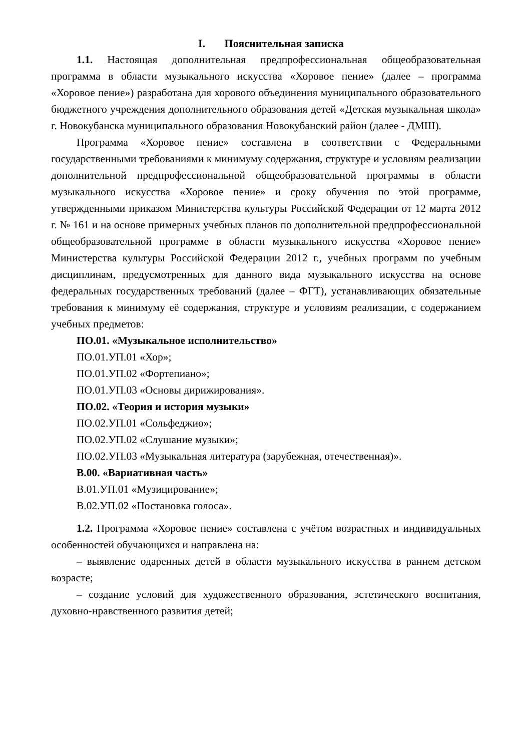I. Пояснительная записка
1.1. Настоящая дополнительная предпрофессиональная общеобразовательная программа в области музыкального искусства «Хоровое пение» (далее – программа «Хоровое пение») разработана для хорового объединения муниципального образовательного бюджетного учреждения дополнительного образования детей «Детская музыкальная школа» г. Новокубанска муниципального образования Новокубанский район (далее - ДМШ).
Программа «Хоровое пение» составлена в соответствии с Федеральными государственными требованиями к минимуму содержания, структуре и условиям реализации дополнительной предпрофессиональной общеобразовательной программы в области музыкального искусства «Хоровое пение» и сроку обучения по этой программе, утвержденными приказом Министерства культуры Российской Федерации от 12 марта 2012 г. № 161 и на основе примерных учебных планов по дополнительной предпрофессиональной общеобразовательной программе в области музыкального искусства «Хоровое пение» Министерства культуры Российской Федерации 2012 г., учебных программ по учебным дисциплинам, предусмотренных для данного вида музыкального искусства на основе федеральных государственных требований (далее – ФГТ), устанавливающих обязательные требования к минимуму её содержания, структуре и условиям реализации, с содержанием учебных предметов:
ПО.01. «Музыкальное исполнительство»
ПО.01.УП.01 «Хор»;
ПО.01.УП.02 «Фортепиано»;
ПО.01.УП.03 «Основы дирижирования».
ПО.02. «Теория и история музыки»
ПО.02.УП.01 «Сольфеджио»;
ПО.02.УП.02 «Слушание музыки»;
ПО.02.УП.03 «Музыкальная литература (зарубежная, отечественная)».
В.00. «Вариативная часть»
В.01.УП.01 «Музицирование»;
В.02.УП.02 «Постановка голоса».
1.2. Программа «Хоровое пение» составлена с учётом возрастных и индивидуальных особенностей обучающихся и направлена на:
– выявление одаренных детей в области музыкального искусства в раннем детском возрасте;
– создание условий для художественного образования, эстетического воспитания, духовно-нравственного развития детей;